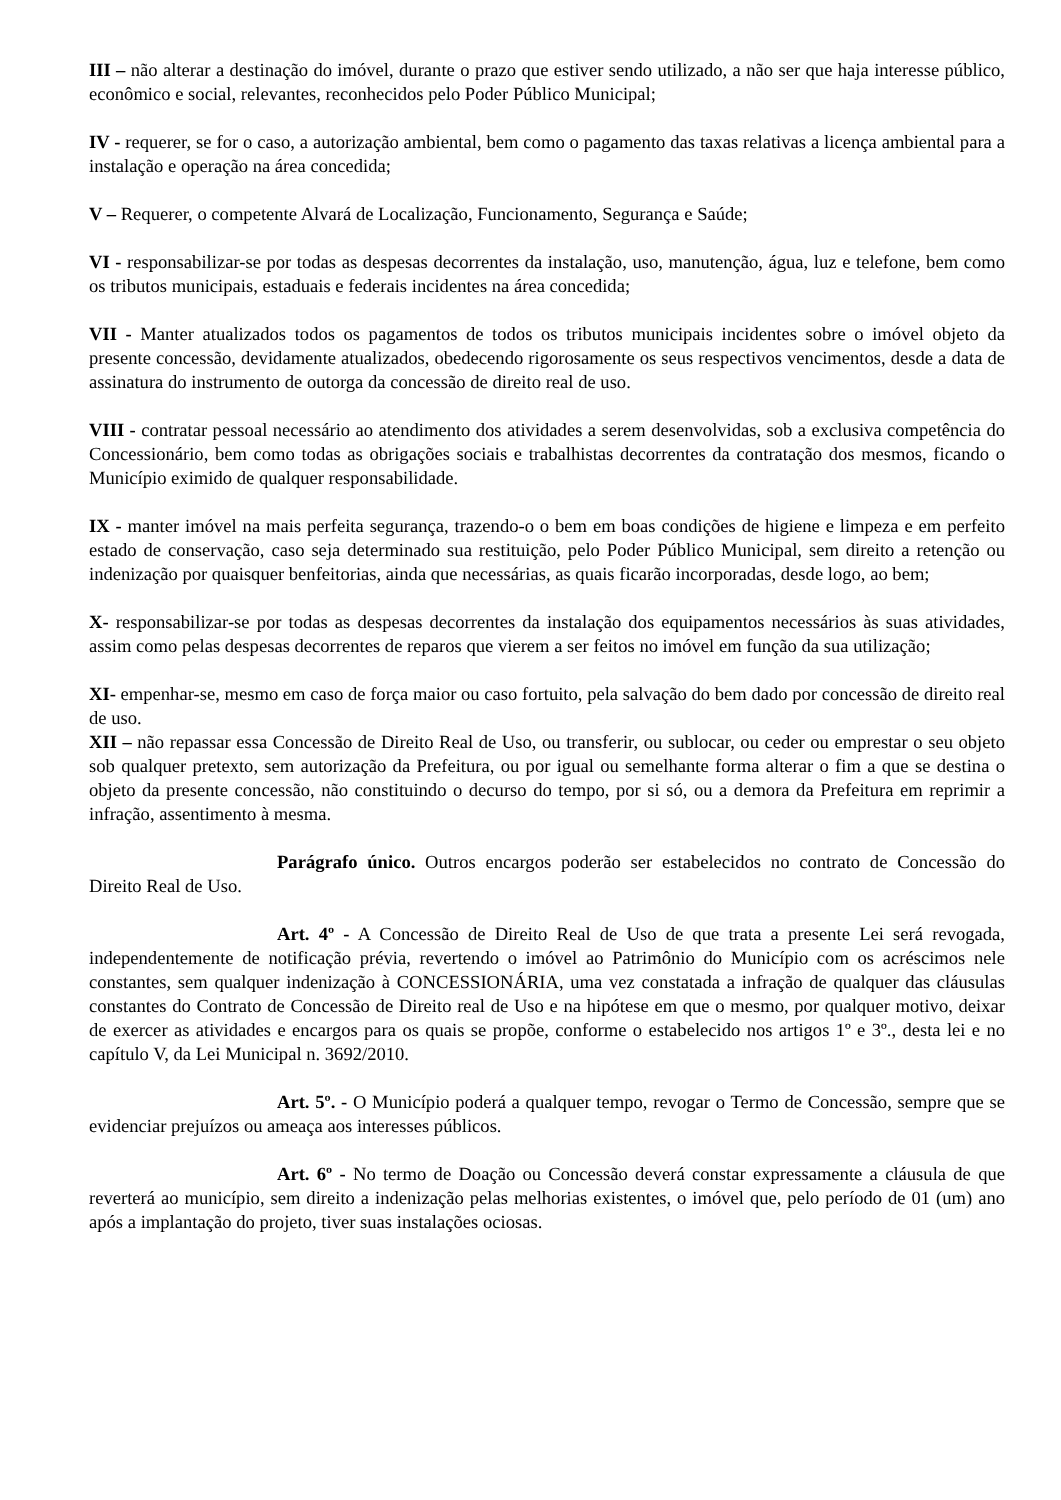III – não alterar a destinação do imóvel, durante o prazo que estiver sendo utilizado, a não ser que haja interesse público, econômico e social, relevantes, reconhecidos pelo Poder Público Municipal;
IV - requerer, se for o caso, a autorização ambiental, bem como o pagamento das taxas relativas a licença ambiental para a instalação e operação na área concedida;
V – Requerer, o competente Alvará de Localização, Funcionamento, Segurança e Saúde;
VI - responsabilizar-se por todas as despesas decorrentes da instalação, uso, manutenção, água, luz e telefone, bem como os tributos municipais, estaduais e federais incidentes na área concedida;
VII - Manter atualizados todos os pagamentos de todos os tributos municipais incidentes sobre o imóvel objeto da presente concessão, devidamente atualizados, obedecendo rigorosamente os seus respectivos vencimentos, desde a data de assinatura do instrumento de outorga da concessão de direito real de uso.
VIII - contratar pessoal necessário ao atendimento dos atividades a serem desenvolvidas, sob a exclusiva competência do Concessionário, bem como todas as obrigações sociais e trabalhistas decorrentes da contratação dos mesmos, ficando o Município eximido de qualquer responsabilidade.
IX - manter imóvel na mais perfeita segurança, trazendo-o o bem em boas condições de higiene e limpeza e em perfeito estado de conservação, caso seja determinado sua restituição, pelo Poder Público Municipal, sem direito a retenção ou indenização por quaisquer benfeitorias, ainda que necessárias, as quais ficarão incorporadas, desde logo, ao bem;
X- responsabilizar-se por todas as despesas decorrentes da instalação dos equipamentos necessários às suas atividades, assim como pelas despesas decorrentes de reparos que vierem a ser feitos no imóvel em função da sua utilização;
XI- empenhar-se, mesmo em caso de força maior ou caso fortuito, pela salvação do bem dado por concessão de direito real de uso.
XII – não repassar essa Concessão de Direito Real de Uso, ou transferir, ou sublocar, ou ceder ou emprestar o seu objeto sob qualquer pretexto, sem autorização da Prefeitura, ou por igual ou semelhante forma alterar o fim a que se destina o objeto da presente concessão, não constituindo o decurso do tempo, por si só, ou a demora da Prefeitura em reprimir a infração, assentimento à mesma.
Parágrafo único. Outros encargos poderão ser estabelecidos no contrato de Concessão do Direito Real de Uso.
Art. 4º - A Concessão de Direito Real de Uso de que trata a presente Lei será revogada, independentemente de notificação prévia, revertendo o imóvel ao Patrimônio do Município com os acréscimos nele constantes, sem qualquer indenização à CONCESSIONÁRIA, uma vez constatada a infração de qualquer das cláusulas constantes do Contrato de Concessão de Direito real de Uso e na hipótese em que o mesmo, por qualquer motivo, deixar de exercer as atividades e encargos para os quais se propõe, conforme o estabelecido nos artigos 1º e 3º., desta lei e no capítulo V, da Lei Municipal n. 3692/2010.
Art. 5º. - O Município poderá a qualquer tempo, revogar o Termo de Concessão, sempre que se evidenciar prejuízos ou ameaça aos interesses públicos.
Art. 6º - No termo de Doação ou Concessão deverá constar expressamente a cláusula de que reverterá ao município, sem direito a indenização pelas melhorias existentes, o imóvel que, pelo período de 01 (um) ano após a implantação do projeto, tiver suas instalações ociosas.